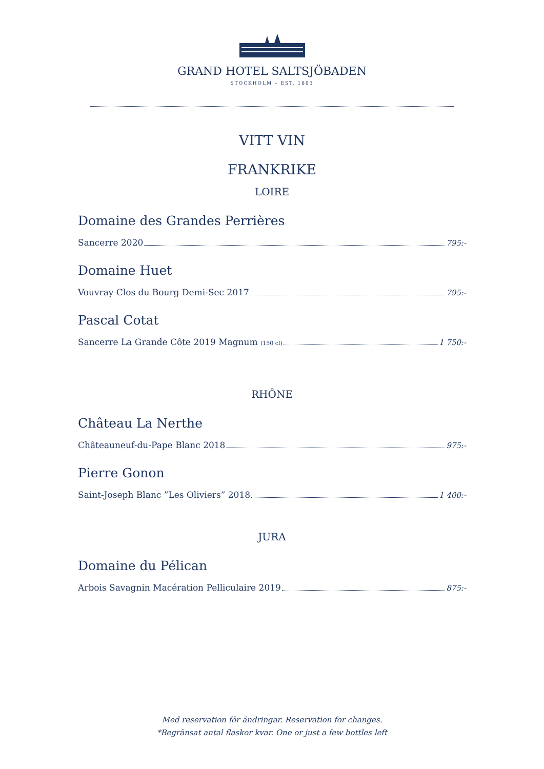GRAND HOTEL SALTSJÖBADEN
STOCKHOLM – EST. 1893
VITT VIN
FRANKRIKE
LOIRE
Domaine des Grandes Perrières
Sancerre 2020 795:-
Domaine Huet
Vouvray Clos du Bourg Demi-Sec 2017 795:-
Pascal Cotat
Sancerre La Grande Côte 2019 Magnum (150 cl) 1 750:-
RHÔNE
Château La Nerthe
Châteauneuf-du-Pape Blanc 2018 975:-
Pierre Gonon
Saint-Joseph Blanc ”Les Oliviers” 2018 1 400:-
JURA
Domaine du Pélican
Arbois Savagnin Macération Pelliculaire 2019 875:-
Med reservation för ändringar. Reservation for changes.
*Begränsat antal flaskor kvar. One or just a few bottles left